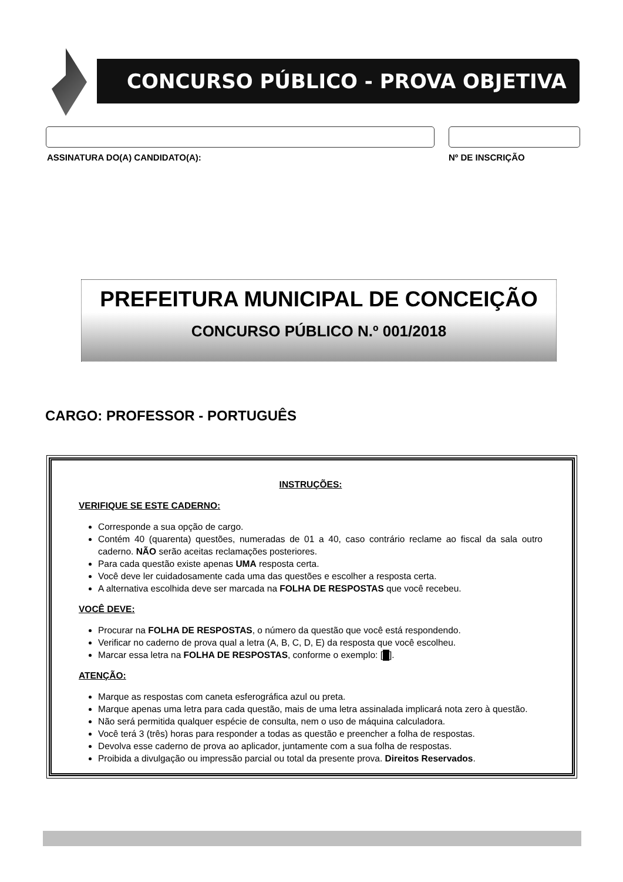CONCURSO PÚBLICO - PROVA OBJETIVA
ASSINATURA DO(A) CANDIDATO(A): Nº DE INSCRIÇÃO
PREFEITURA MUNICIPAL DE CONCEIÇÃO
CONCURSO PÚBLICO N.º 001/2018
CARGO: PROFESSOR - PORTUGUÊS
INSTRUÇÕES:
VERIFIQUE SE ESTE CADERNO:
Corresponde a sua opção de cargo.
Contém 40 (quarenta) questões, numeradas de 01 a 40, caso contrário reclame ao fiscal da sala outro caderno. NÃO serão aceitas reclamações posteriores.
Para cada questão existe apenas UMA resposta certa.
Você deve ler cuidadosamente cada uma das questões e escolher a resposta certa.
A alternativa escolhida deve ser marcada na FOLHA DE RESPOSTAS que você recebeu.
VOCÊ DEVE:
Procurar na FOLHA DE RESPOSTAS, o número da questão que você está respondendo.
Verificar no caderno de prova qual a letra (A, B, C, D, E) da resposta que você escolheu.
Marcar essa letra na FOLHA DE RESPOSTAS, conforme o exemplo: [█].
ATENÇÃO:
Marque as respostas com caneta esferográfica azul ou preta.
Marque apenas uma letra para cada questão, mais de uma letra assinalada implicará nota zero à questão.
Não será permitida qualquer espécie de consulta, nem o uso de máquina calculadora.
Você terá 3 (três) horas para responder a todas as questão e preencher a folha de respostas.
Devolva esse caderno de prova ao aplicador, juntamente com a sua folha de respostas.
Proibida a divulgação ou impressão parcial ou total da presente prova. Direitos Reservados.